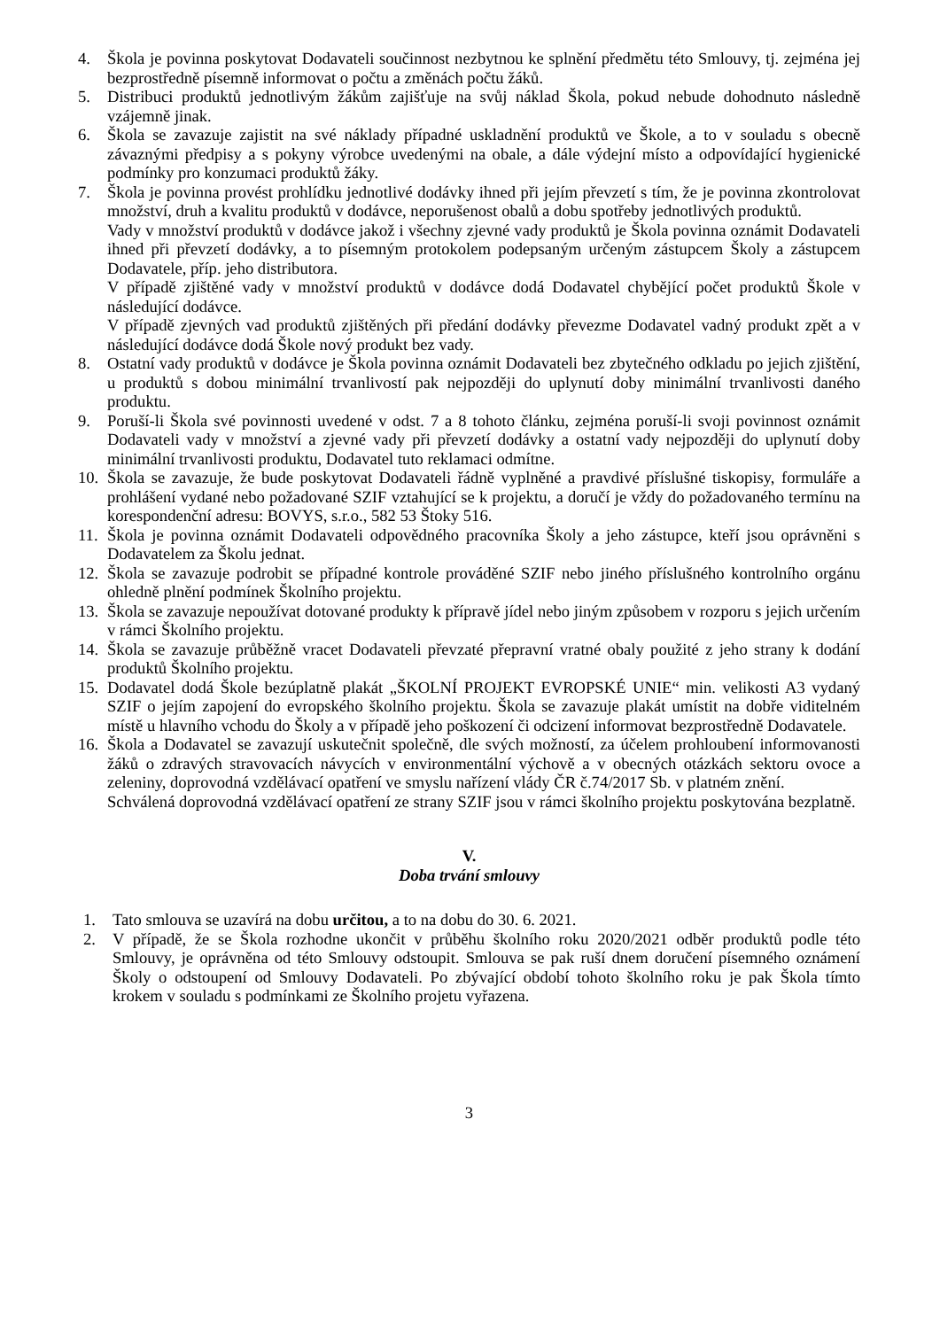4. Škola je povinna poskytovat Dodavateli součinnost nezbytnou ke splnění předmětu této Smlouvy, tj. zejména jej bezprostředně písemně informovat o počtu a změnách počtu žáků.
5. Distribuci produktů jednotlivým žákům zajišťuje na svůj náklad Škola, pokud nebude dohodnuto následně vzájemně jinak.
6. Škola se zavazuje zajistit na své náklady případné uskladnění produktů ve Škole, a to v souladu s obecně závaznými předpisy a s pokyny výrobce uvedenými na obale, a dále výdejní místo a odpovídající hygienické podmínky pro konzumaci produktů žáky.
7. Škola je povinna provést prohlídku jednotlivé dodávky ihned při jejím převzetí s tím, že je povinna zkontrolovat množství, druh a kvalitu produktů v dodávce, neporušenost obalů a dobu spotřeby jednotlivých produktů.
Vady v množství produktů v dodávce jakož i všechny zjevné vady produktů je Škola povinna oznámit Dodavateli ihned při převzetí dodávky, a to písemným protokolem podepsaným určeným zástupcem Školy a zástupcem Dodavatele, příp. jeho distributora.
V případě zjištěné vady v množství produktů v dodávce dodá Dodavatel chybějící počet produktů Škole v následující dodávce.
V případě zjevných vad produktů zjištěných při předání dodávky převezme Dodavatel vadný produkt zpět a v následující dodávce dodá Škole nový produkt bez vady.
8. Ostatní vady produktů v dodávce je Škola povinna oznámit Dodavateli bez zbytečného odkladu po jejich zjištění, u produktů s dobou minimální trvanlivostí pak nejpozději do uplynutí doby minimální trvanlivosti daného produktu.
9. Poruší-li Škola své povinnosti uvedené v odst. 7 a 8 tohoto článku, zejména poruší-li svoji povinnost oznámit Dodavateli vady v množství a zjevné vady při převzetí dodávky a ostatní vady nejpozději do uplynutí doby minimální trvanlivosti produktu, Dodavatel tuto reklamaci odmítne.
10.
Škola se zavazuje, že bude poskytovat Dodavateli řádně vyplněné a pravdivé příslušné tiskopisy, formuláře a prohlášení vydané nebo požadované SZIF vztahující se k projektu, a doručí je vždy do požadovaného termínu na korespondenční adresu: BOVYS, s.r.o., 582 53 Štoky 516.
11.
Škola je povinna oznámit Dodavateli odpovědného pracovníka Školy a jeho zástupce, kteří jsou oprávněni s Dodavatelem za Školu jednat.
12.
Škola se zavazuje podrobit se případné kontrole prováděné SZIF nebo jiného příslušného kontrolního orgánu ohledně plnění podmínek Školního projektu.
13.
Škola se zavazuje nepoužívat dotované produkty k přípravě jídel nebo jiným způsobem v rozporu s jejich určením v rámci Školního projektu.
14.
Škola se zavazuje průběžně vracet Dodavateli převzaté přepravní vratné obaly použité z jeho strany k dodání produktů Školního projektu.
15.
Dodavatel dodá Škole bezúplatně plakát „ŠKOLNÍ PROJEKT EVROPSKÉ UNIE“ min. velikosti A3 vydaný SZIF o jejím zapojení do evropského školního projektu. Škola se zavazuje plakát umístit na dobře viditelném místě u hlavního vchodu do Školy a v případě jeho poškození či odcizení informovat bezprostředně Dodavatele.
16.
Škola a Dodavatel se zavazují uskutečnit společně, dle svých možností, za účelem prohloubení informovanosti žáků o zdravých stravovacích návycích v environmentální výchově a v obecných otázkách sektoru ovoce a zeleniny, doprovodná vzdělávací opatření ve smyslu nařízení vlády ČR č.74/2017 Sb. v platném znění.
Schválená doprovodná vzdělávací opatření ze strany SZIF jsou v rámci školního projektu poskytována bezplatně.
V.
Doba trvání smlouvy
1. Tato smlouva se uzavírá na dobu určitou, a to na dobu do 30. 6. 2021.
2. V případě, že se Škola rozhodne ukončit v průběhu školního roku 2020/2021 odběr produktů podle této Smlouvy, je oprávněna od této Smlouvy odstoupit. Smlouva se pak ruší dnem doručení písemného oznámení Školy o odstoupení od Smlouvy Dodavateli. Po zbývající období tohoto školního roku je pak Škola tímto krokem v souladu s podmínkami ze Školního projetu vyřazena.
3